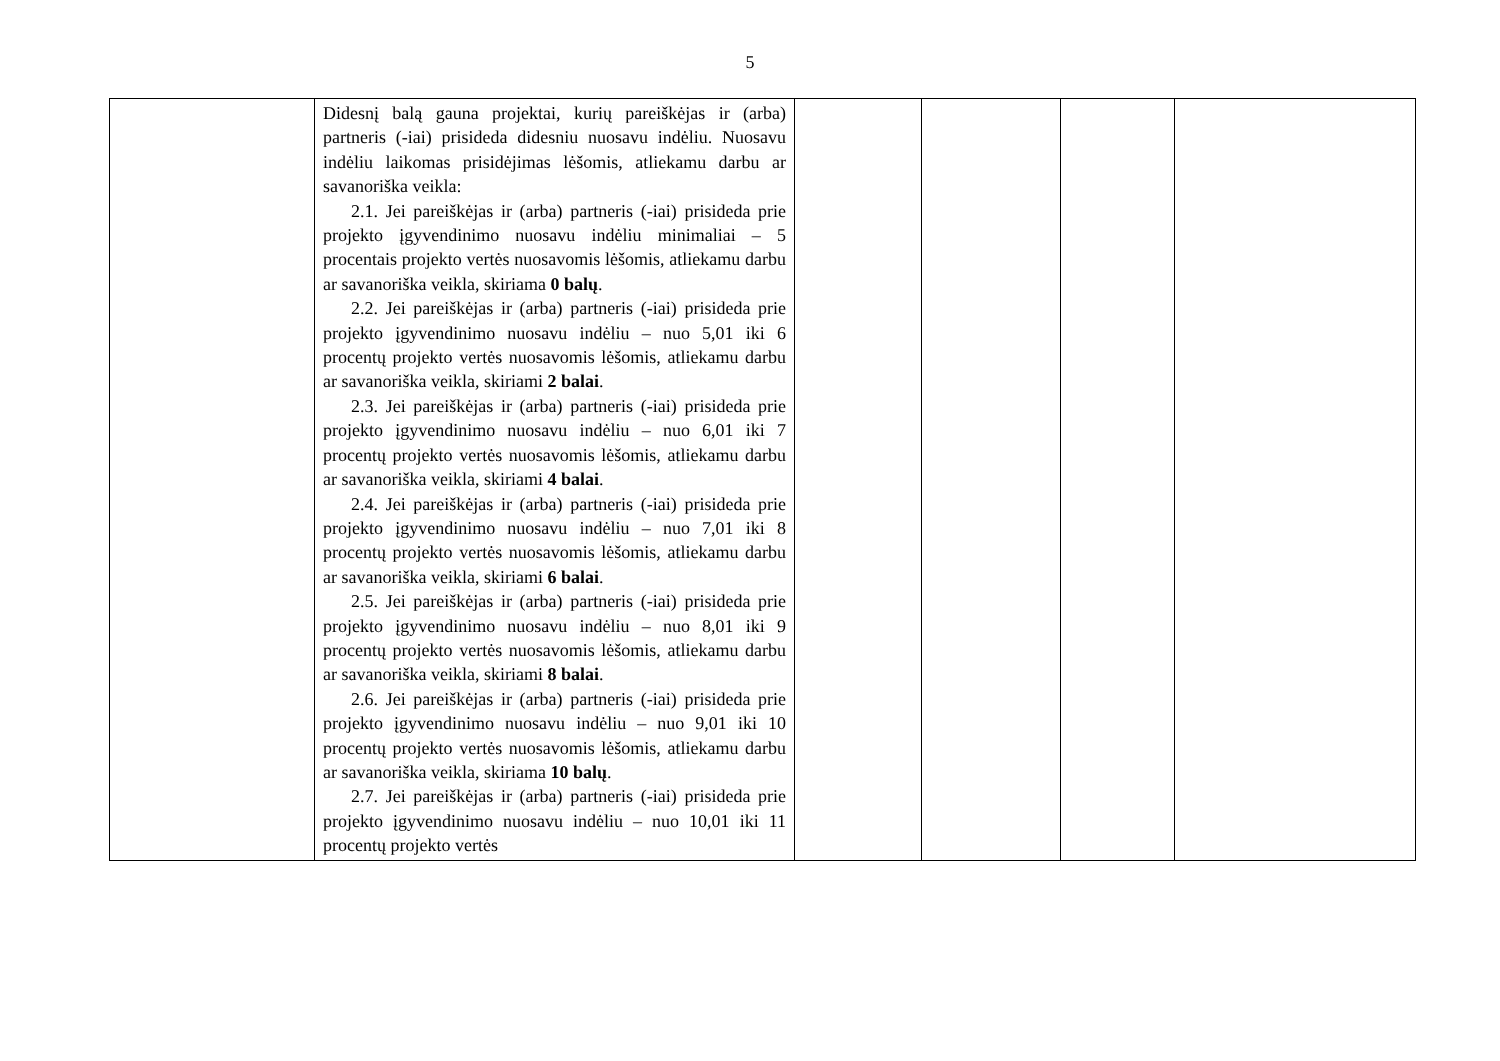5
| | Didesnį balą gauna projektai, kurių pareiškėjas ir (arba) partneris (-iai) prisideda didesniu nuosavu indėliu. Nuosavu indėliu laikomas prisidėjimas lėšomis, atliekamu darbu ar savanoriška veikla: 2.1. Jei pareiškėjas ir (arba) partneris (-iai) prisideda prie projekto įgyvendinimo nuosavu indėliu minimaliai – 5 procentais projekto vertės nuosavomis lėšomis, atliekamu darbu ar savanoriška veikla, skiriama 0 balų . 2.2. Jei pareiškėjas ir (arba) partneris (-iai) prisideda prie projekto įgyvendinimo nuosavu indėliu – nuo 5,01 iki 6 procentų projekto vertės nuosavomis lėšomis, atliekamu darbu ar savanoriška veikla, skiriami 2 balai . 2.3. Jei pareiškėjas ir (arba) partneris (-iai) prisideda prie projekto įgyvendinimo nuosavu indėliu – nuo 6,01 iki 7 procentų projekto vertės nuosavomis lėšomis, atliekamu darbu ar savanoriška veikla, skiriami 4 balai . 2.4. Jei pareiškėjas ir (arba) partneris (-iai) prisideda prie projekto įgyvendinimo nuosavu indėliu – nuo 7,01 iki 8 procentų projekto vertės nuosavomis lėšomis, atliekamu darbu ar savanoriška veikla, skiriami 6 balai . 2.5. Jei pareiškėjas ir (arba) partneris (-iai) prisideda prie projekto įgyvendinimo nuosavu indėliu – nuo 8,01 iki 9 procentų projekto vertės nuosavomis lėšomis, atliekamu darbu ar savanoriška veikla, skiriami 8 balai . 2.6. Jei pareiškėjas ir (arba) partneris (-iai) prisideda prie projekto įgyvendinimo nuosavu indėliu – nuo 9,01 iki 10 procentų projekto vertės nuosavomis lėšomis, atliekamu darbu ar savanoriška veikla, skiriama 10 balų . 2.7. Jei pareiškėjas ir (arba) partneris (-iai) prisideda prie projekto įgyvendinimo nuosavu indėliu – nuo 10,01 iki 11 procentų projekto vertės | | | | |